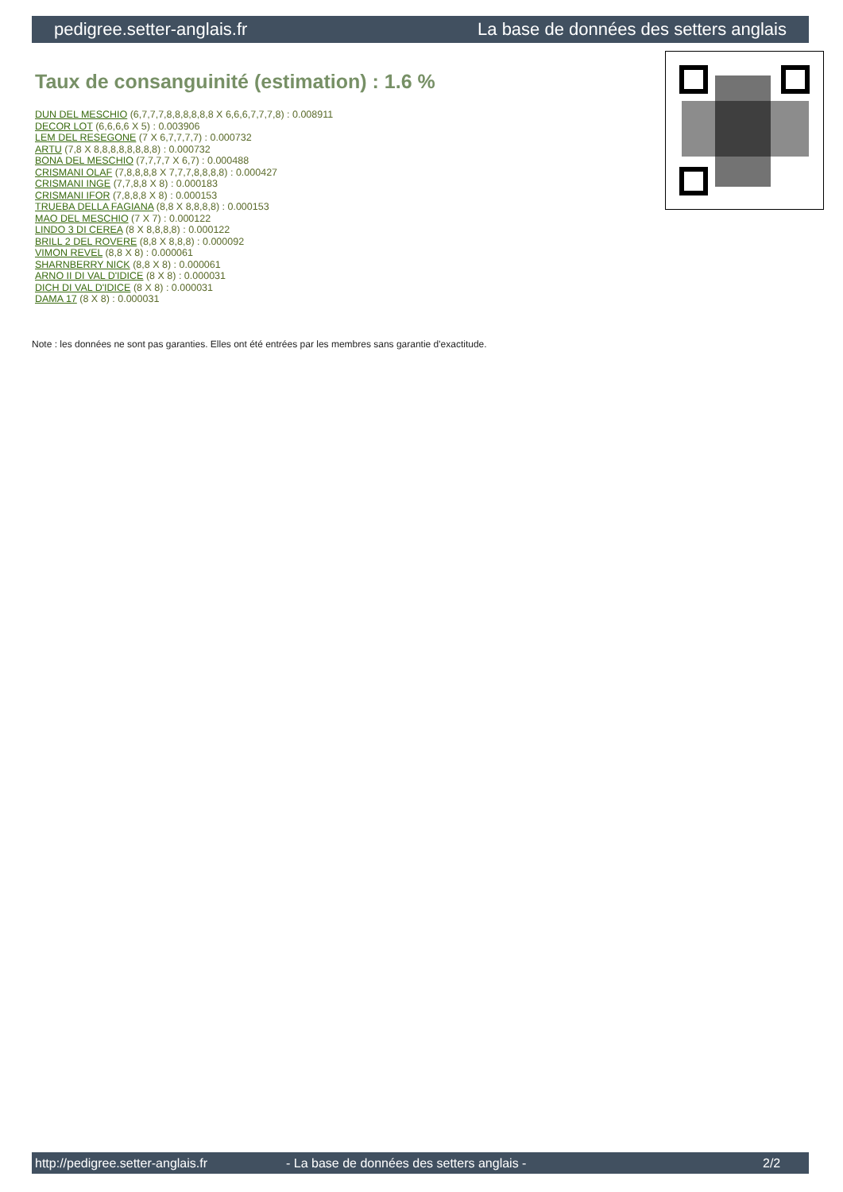pedigree.setter-anglais.fr La base de données des setters anglais
Taux de consanguinité (estimation) : 1.6 %
DUN DEL MESCHIO (6,7,7,7,8,8,8,8,8,8 X 6,6,6,7,7,7,8) : 0.008911
DECOR LOT (6,6,6,6 X 5) : 0.003906
LEM DEL RESEGONE (7 X 6,7,7,7,7) : 0.000732
ARTU (7,8 X 8,8,8,8,8,8,8,8) : 0.000732
BONA DEL MESCHIO (7,7,7,7 X 6,7) : 0.000488
CRISMANI OLAF (7,8,8,8,8 X 7,7,7,8,8,8,8) : 0.000427
CRISMANI INGE (7,7,8,8 X 8) : 0.000183
CRISMANI IFOR (7,8,8,8 X 8) : 0.000153
TRUEBA DELLA FAGIANA (8,8 X 8,8,8,8) : 0.000153
MAO DEL MESCHIO (7 X 7) : 0.000122
LINDO 3 DI CEREA (8 X 8,8,8,8) : 0.000122
BRILL 2 DEL ROVERE (8,8 X 8,8,8) : 0.000092
VIMON REVEL (8,8 X 8) : 0.000061
SHARNBERRY NICK (8,8 X 8) : 0.000061
ARNO II DI VAL D'IDICE (8 X 8) : 0.000031
DICH DI VAL D'IDICE (8 X 8) : 0.000031
DAMA 17 (8 X 8) : 0.000031
Note : les données ne sont pas garanties. Elles ont été entrées par les membres sans garantie d'exactitude.
http://pedigree.setter-anglais.fr - La base de données des setters anglais - 2/2